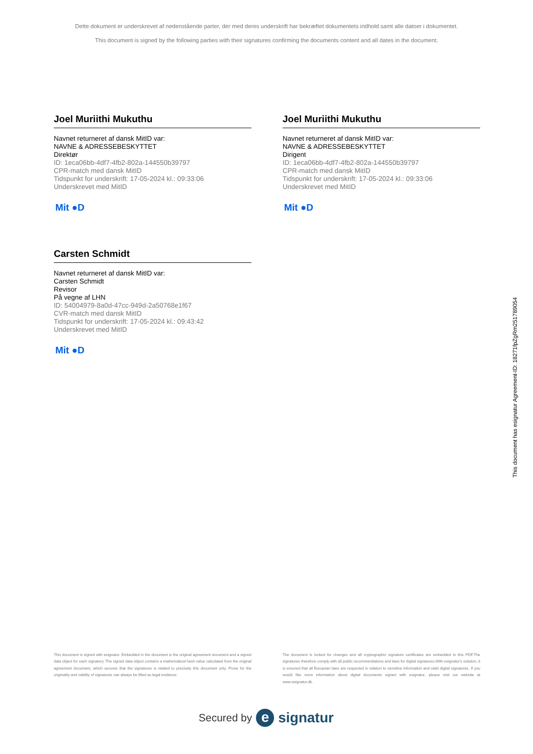Dette dokument er underskrevet af nedenstående parter, der med deres underskrift har bekræftet dokumentets indhold samt alle datoer i dokumentet.
This document is signed by the following parties with their signatures confirming the documents content and all dates in the document.
Joel Muriithi Mukuthu
Navnet returneret af dansk MitID var:
NAVNE & ADRESSEBESKYTTET
Direktør
ID: 1eca06bb-4df7-4fb2-802a-144550b39797
CPR-match med dansk MitID
Tidspunkt for underskrift: 17-05-2024 kl.: 09:33:06
Underskrevet med MitID
Mit ●D
Joel Muriithi Mukuthu
Navnet returneret af dansk MitID var:
NAVNE & ADRESSEBESKYTTET
Dirigent
ID: 1eca06bb-4df7-4fb2-802a-144550b39797
CPR-match med dansk MitID
Tidspunkt for underskrift: 17-05-2024 kl.: 09:33:06
Underskrevet med MitID
Mit ●D
Carsten Schmidt
Navnet returneret af dansk MitID var:
Carsten Schmidt
Revisor
På vegne af LHN
ID: 54004979-8a0d-47cc-949d-2a50768e1f67
CVR-match med dansk MitID
Tidspunkt for underskrift: 17-05-2024 kl.: 09:43:42
Underskrevet med MitID
Mit ●D
This document has esignatur Agreement-ID: 18271fpZgRm251789054
This document is signed with esignatur. Embedded in the document is the original agreement document and a signed data object for each signatory. The signed data object contains a mathematical hash value calculated from the original agreement document, which secures that the signatures is related to precisely this document only. Prove for the originality and validity of signatures can always be lifted as legal evidence.
The document is locked for changes and all cryptographic signature certificates are embedded in this PDF.The signatures therefore comply with all public recommendations and laws for digital signatures.With esignatur's solution, it is ensured that all European laws are respected in relation to sensitive information and valid digital signatures. If you would like more information about digital documents signed with esignatur, please visit our website at www.esignatur.dk.
Secured by e signatur